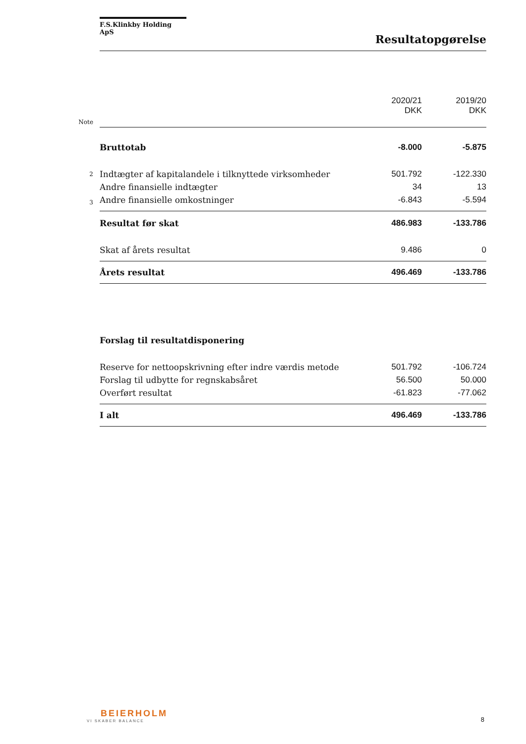F.S.Klinkby Holding ApS
Resultatopgørelse
| | | 2020/21 DKK | 2019/20 DKK |
| --- | --- | --- | --- |
| Note | | | |
| | Bruttotab | -8.000 | -5.875 |
| 2 | Indtægter af kapitalandele i tilknyttede virksomheder | 501.792 | -122.330 |
| | Andre finansielle indtægter | 34 | 13 |
| 3 | Andre finansielle omkostninger | -6.843 | -5.594 |
| | Resultat før skat | 486.983 | -133.786 |
| | Skat af årets resultat | 9.486 | 0 |
| | Årets resultat | 496.469 | -133.786 |
| | Forslag til resultatdisponering | | |
| | Reserve for nettoopskrivning efter indre værdis metode | 501.792 | -106.724 |
| | Forslag til udbytte for regnskabsåret | 56.500 | 50.000 |
| | Overført resultat | -61.823 | -77.062 |
| | I alt | 496.469 | -133.786 |
BEIERHOLM
VI SKABER BALANCE
8